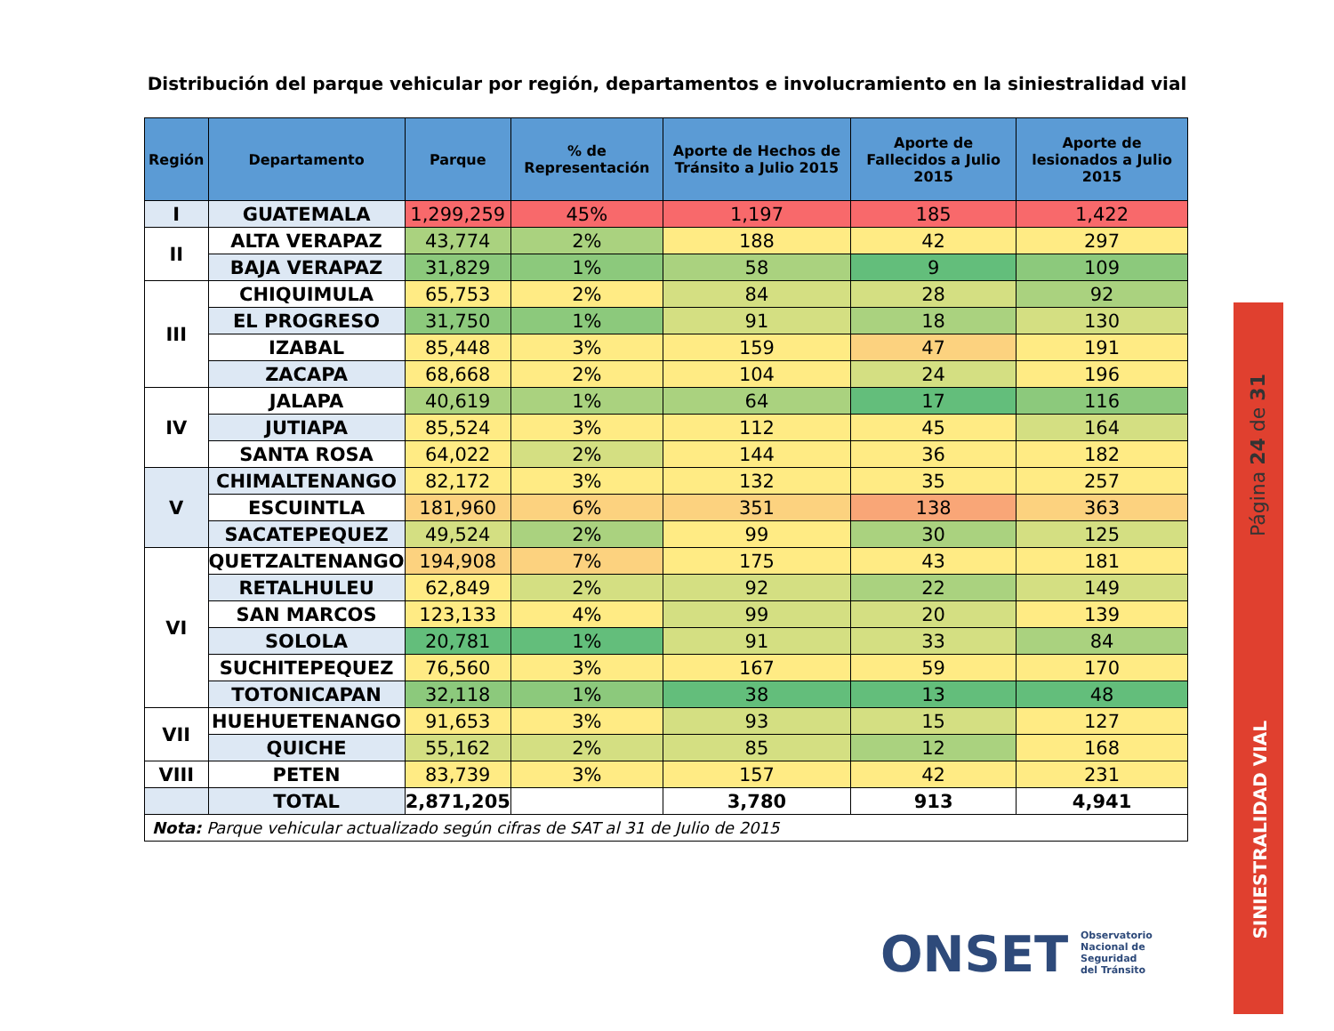Distribución del parque vehicular por región, departamentos e involucramiento en la siniestralidad vial
| Región | Departamento | Parque | % de Representación | Aporte de Hechos de Tránsito a Julio 2015 | Aporte de Fallecidos a Julio 2015 | Aporte de lesionados a Julio 2015 |
| --- | --- | --- | --- | --- | --- | --- |
| I | GUATEMALA | 1,299,259 | 45% | 1,197 | 185 | 1,422 |
| II | ALTA VERAPAZ | 43,774 | 2% | 188 | 42 | 297 |
| | BAJA VERAPAZ | 31,829 | 1% | 58 | 9 | 109 |
| III | CHIQUIMULA | 65,753 | 2% | 84 | 28 | 92 |
| | EL PROGRESO | 31,750 | 1% | 91 | 18 | 130 |
| | IZABAL | 85,448 | 3% | 159 | 47 | 191 |
| | ZACAPA | 68,668 | 2% | 104 | 24 | 196 |
| IV | JALAPA | 40,619 | 1% | 64 | 17 | 116 |
| | JUTIAPA | 85,524 | 3% | 112 | 45 | 164 |
| | SANTA ROSA | 64,022 | 2% | 144 | 36 | 182 |
| V | CHIMALTENANGO | 82,172 | 3% | 132 | 35 | 257 |
| | ESCUINTLA | 181,960 | 6% | 351 | 138 | 363 |
| | SACATEPEQUEZ | 49,524 | 2% | 99 | 30 | 125 |
| VI | QUETZALTENANGO | 194,908 | 7% | 175 | 43 | 181 |
| | RETALHULEU | 62,849 | 2% | 92 | 22 | 149 |
| | SAN MARCOS | 123,133 | 4% | 99 | 20 | 139 |
| | SOLOLA | 20,781 | 1% | 91 | 33 | 84 |
| | SUCHITEPEQUEZ | 76,560 | 3% | 167 | 59 | 170 |
| | TOTONICAPAN | 32,118 | 1% | 38 | 13 | 48 |
| VII | HUEHUETENANGO | 91,653 | 3% | 93 | 15 | 127 |
| | QUICHE | 55,162 | 2% | 85 | 12 | 168 |
| VIII | PETEN | 83,739 | 3% | 157 | 42 | 231 |
| | TOTAL | 2,871,205 | | 3,780 | 913 | 4,941 |
| Nota: Parque vehicular actualizado según cifras de SAT al 31 de Julio de 2015 | | | | | | |
Página 24 de 31
SINIESTRALIDAD VIAL
ONSET
Observatorio
Nacional de
Seguridad
del Tránsito